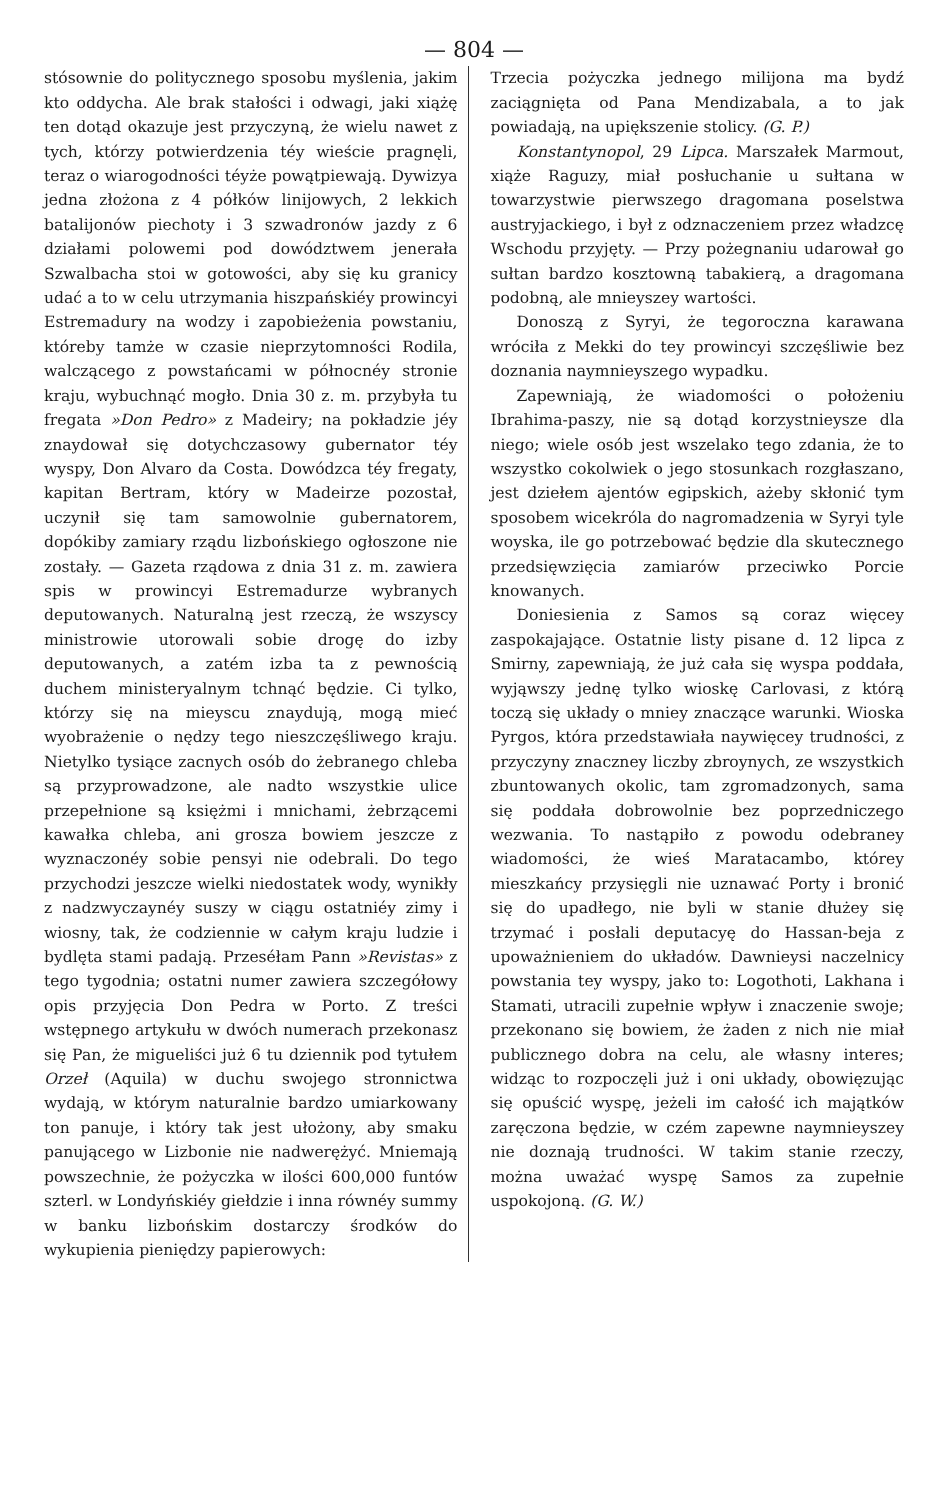— 804 —
stósownie do politycznego sposobu myślenia, jakim kto oddycha. Ale brak stałości i odwagi, jaki xiążę ten dotąd okazuje jest przyczyną, że wielu nawet z tych, którzy potwierdzenia téy wieście pragnęli, teraz o wiarogodności téyże powątpiewają. Dywizya jedna złożona z 4 półków linijowych, 2 lekkich batalijonów piechoty i 3 szwadronów jazdy z 6 działami polowemi pod dowództwem jenerała Szwalbacha stoi w gotowości, aby się ku granicy udać a to w celu utrzymania hiszpańskiéy prowincyi Estremadury na wodzy i zapobieżenia powstaniu, któreby tamże w czasie nieprzytomności Rodila, walczącego z powstańcami w północnéy stronie kraju, wybuchnąć mogło. Dnia 30 z. m. przybyła tu fregata »Don Pedro» z Madeiry; na pokładzie jéy znaydował się dotychczasowy gubernator téy wyspy, Don Alvaro da Costa. Dowódzca téy fregaty, kapitan Bertram, który w Madeirze pozostał, uczynił się tam samowolnie gubernatorem, dopókiby zamiary rządu lizbońskiego ogłoszone nie zostały. — Gazeta rządowa z dnia 31 z. m. zawiera spis w prowincyi Estremadurze wybranych deputowanych. Naturalną jest rzeczą, że wszyscy ministrowie utorowali sobie drogę do izby deputowanych, a zatém izba ta z pewnością duchem ministeryalnym tchnąć będzie. Ci tylko, którzy się na mieyscu znaydują, mogą mieć wyobrażenie o nędzy tego nieszczęśliwego kraju. Nietylko tysiące zacnych osób do żebranego chleba są przyprowadzone, ale nadto wszystkie ulice przepełnione są księżmi i mnichami, żebrzącemi kawałka chleba, ani grosza bowiem jeszcze z wyznaczonéy sobie pensyi nie odebrali. Do tego przychodzi jeszcze wielki niedostatek wody, wynikły z nadzwyczaynéy suszy w ciągu ostatniéy zimy i wiosny, tak, że codziennie w całym kraju ludzie i bydlęta stami padają. Przeséłam Pann »Revistas» z tego tygodnia; ostatni numer zawiera szczegółowy opis przyjęcia Don Pedra w Porto. Z treści wstępnego artykułu w dwóch numerach przekonasz się Pan, że migueliści już 6 tu dziennik pod tytułem Orzeł (Aquila) w duchu swojego stronnictwa wydają, w którym naturalnie bardzo umiarkowany ton panuje, i który tak jest ułożony, aby smaku panującego w Lizbonie nie nadwerężyć. Mniemają powszechnie, że pożyczka w ilości 600,000 funtów szterl. w Londyńskiéy giełdzie i inna równéy summy w banku lizbońskim dostarczy środków do wykupienia pieniędzy papierowych:
Trzecia pożyczka jednego milijona ma bydź zaciągnięta od Pana Mendizabala, a to jak powiadają, na upiększenie stolicy. (G. P.)
Konstantynopol, 29 Lipca. Marszałek Marmout, xiąże Raguzy, miał posłuchanie u sułtana w towarzystwie pierwszego dragomana poselstwa austryjackiego, i był z odznaczeniem przez władzcę Wschodu przyjęty. — Przy pożegnaniu udarował go sułtan bardzo kosztowną tabakierą, a dragomana podobną, ale mnieyszey wartości.
Donoszą z Syryi, że tegoroczna karawana wróciła z Mekki do tey prowincyi szczęśliwie bez doznania naymnieyszego wypadku.
Zapewniają, że wiadomości o położeniu Ibrahima-paszy, nie są dotąd korzystnieysze dla niego; wiele osób jest wszelako tego zdania, że to wszystko cokolwiek o jego stosunkach rozgłaszano, jest dziełem ajentów egipskich, ażeby skłonić tym sposobem wicekróla do nagromadzenia w Syryi tyle woyska, ile go potrzebować będzie dla skutecznego przedsięwzięcia zamiarów przeciwko Porcie knowanych.
Doniesienia z Samos są coraz więcey zaspokajające. Ostatnie listy pisane d. 12 lipca z Smirny, zapewniają, że już cała się wyspa poddała, wyjąwszy jednę tylko wioskę Carlovasi, z którą toczą się układy o mniey znaczące warunki. Wioska Pyrgos, która przedstawiała naywięcey trudności, z przyczyny znaczney liczby zbroynych, ze wszystkich zbuntowanych okolic, tam zgromadzonych, sama się poddała dobrowolnie bez poprzedniczego wezwania. To nastąpiło z powodu odebraney wiadomości, że wieś Maratacambo, którey mieszkańcy przysięgli nie uznawać Porty i bronić się do upadłego, nie byli w stanie dłużey się trzymać i posłali deputacyę do Hassan-beja z upoważnieniem do układów. Dawnieysi naczelnicy powstania tey wyspy, jako to: Logothoti, Lakhana i Stamati, utracili zupełnie wpływ i znaczenie swoje; przekonano się bowiem, że żaden z nich nie miał publicznego dobra na celu, ale własny interes; widząc to rozpoczęli już i oni układy, obowięzując się opuścić wyspę, jeżeli im całość ich majątków zaręczona będzie, w czém zapewne naymnieyszey nie doznają trudności. W takim stanie rzeczy, można uważać wyspę Samos za zupełnie uspokojoną. (G. W.)